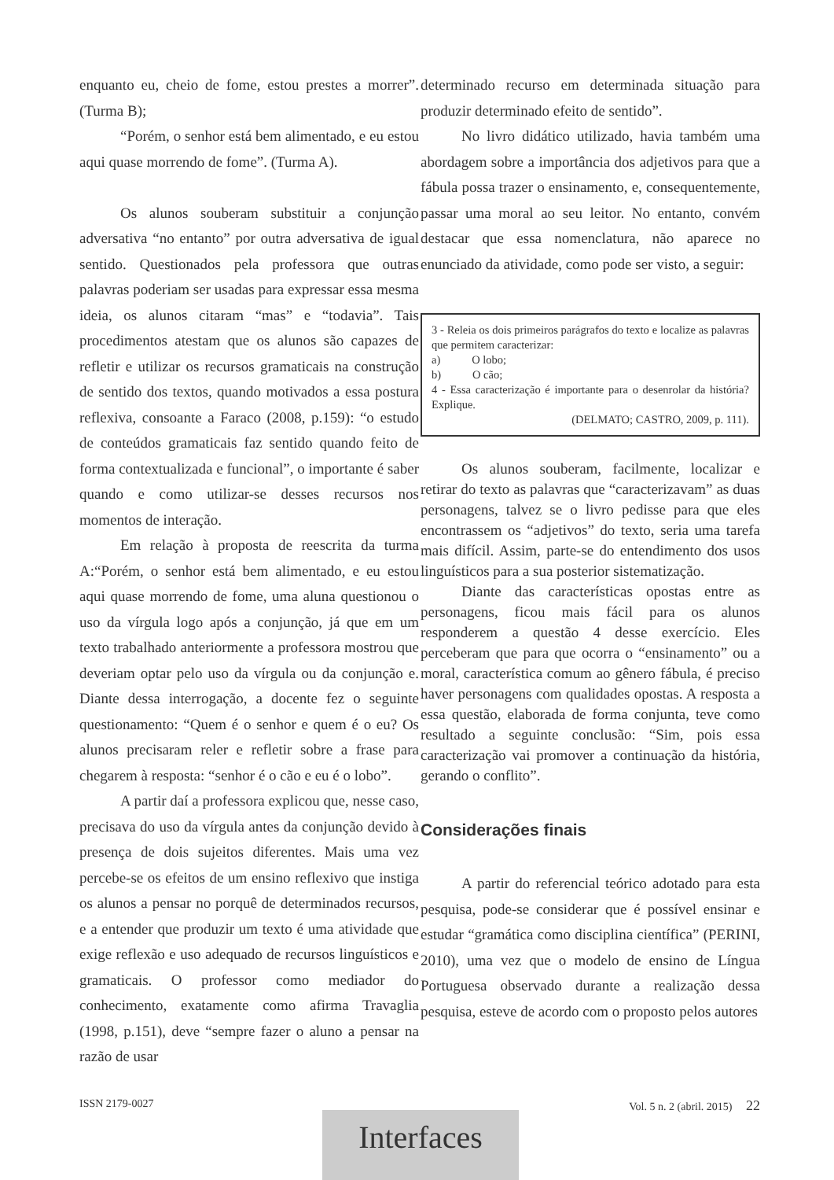enquanto eu, cheio de fome, estou prestes a morrer”. (Turma B);
“Porém, o senhor está bem alimentado, e eu estou aqui quase morrendo de fome”. (Turma A).
Os alunos souberam substituir a conjunção adversativa “no entanto” por outra adversativa de igual sentido. Questionados pela professora que outras palavras poderiam ser usadas para expressar essa mesma ideia, os alunos citaram “mas” e “todavia”. Tais procedimentos atestam que os alunos são capazes de refletir e utilizar os recursos gramaticais na construção de sentido dos textos, quando motivados a essa postura reflexiva, consoante a Faraco (2008, p.159): “o estudo de conteúdos gramaticais faz sentido quando feito de forma contextualizada e funcional”, o importante é saber quando e como utilizar-se desses recursos nos momentos de interação.
Em relação à proposta de reescrita da turma A:“Porém, o senhor está bem alimentado, e eu estou aqui quase morrendo de fome, uma aluna questionou o uso da vírgula logo após a conjunção, já que em um texto trabalhado anteriormente a professora mostrou que deveriam optar pelo uso da vírgula ou da conjunção e. Diante dessa interrogação, a docente fez o seguinte questionamento: “Quem é o senhor e quem é o eu? Os alunos precisaram reler e refletir sobre a frase para chegarem à resposta: “senhor é o cão e eu é o lobo”.
A partir daí a professora explicou que, nesse caso, precisava do uso da vírgula antes da conjunção devido à presença de dois sujeitos diferentes. Mais uma vez percebe-se os efeitos de um ensino reflexivo que instiga os alunos a pensar no porquê de determinados recursos, e a entender que produzir um texto é uma atividade que exige reflexão e uso adequado de recursos linguísticos e gramaticais. O professor como mediador do conhecimento, exatamente como afirma Travaglia (1998, p.151), deve “sempre fazer o aluno a pensar na razão de usar
determinado recurso em determinada situação para produzir determinado efeito de sentido”.
No livro didático utilizado, havia também uma abordagem sobre a importância dos adjetivos para que a fábula possa trazer o ensinamento, e, consequentemente, passar uma moral ao seu leitor. No entanto, convém destacar que essa nomenclatura, não aparece no enunciado da atividade, como pode ser visto, a seguir:
3 - Releia os dois primeiros parágrafos do texto e localize as palavras que permitem caracterizar:
a) O lobo;
b) O cão;
4 - Essa caracterização é importante para o desenrolar da história? Explique.
(DELMATO; CASTRO, 2009, p. 111).
Os alunos souberam, facilmente, localizar e retirar do texto as palavras que “caracterizavam” as duas personagens, talvez se o livro pedisse para que eles encontrassem os “adjetivos” do texto, seria uma tarefa mais difícil. Assim, parte-se do entendimento dos usos linguísticos para a sua posterior sistematização.
Diante das características opostas entre as personagens, ficou mais fácil para os alunos responderem a questão 4 desse exercício. Eles perceberam que para que ocorra o “ensinamento” ou a moral, característica comum ao gênero fábula, é preciso haver personagens com qualidades opostas. A resposta a essa questão, elaborada de forma conjunta, teve como resultado a seguinte conclusão: “Sim, pois essa caracterização vai promover a continuação da história, gerando o conflito”.
Considerações finais
A partir do referencial teórico adotado para esta pesquisa, pode-se considerar que é possível ensinar e estudar “gramática como disciplina científica” (PERINI, 2010), uma vez que o modelo de ensino de Língua Portuguesa observado durante a realização dessa pesquisa, esteve de acordo com o proposto pelos autores
ISSN 2179-0027 Vol. 5 n. 2 (abril. 2015) 22
Interfaces